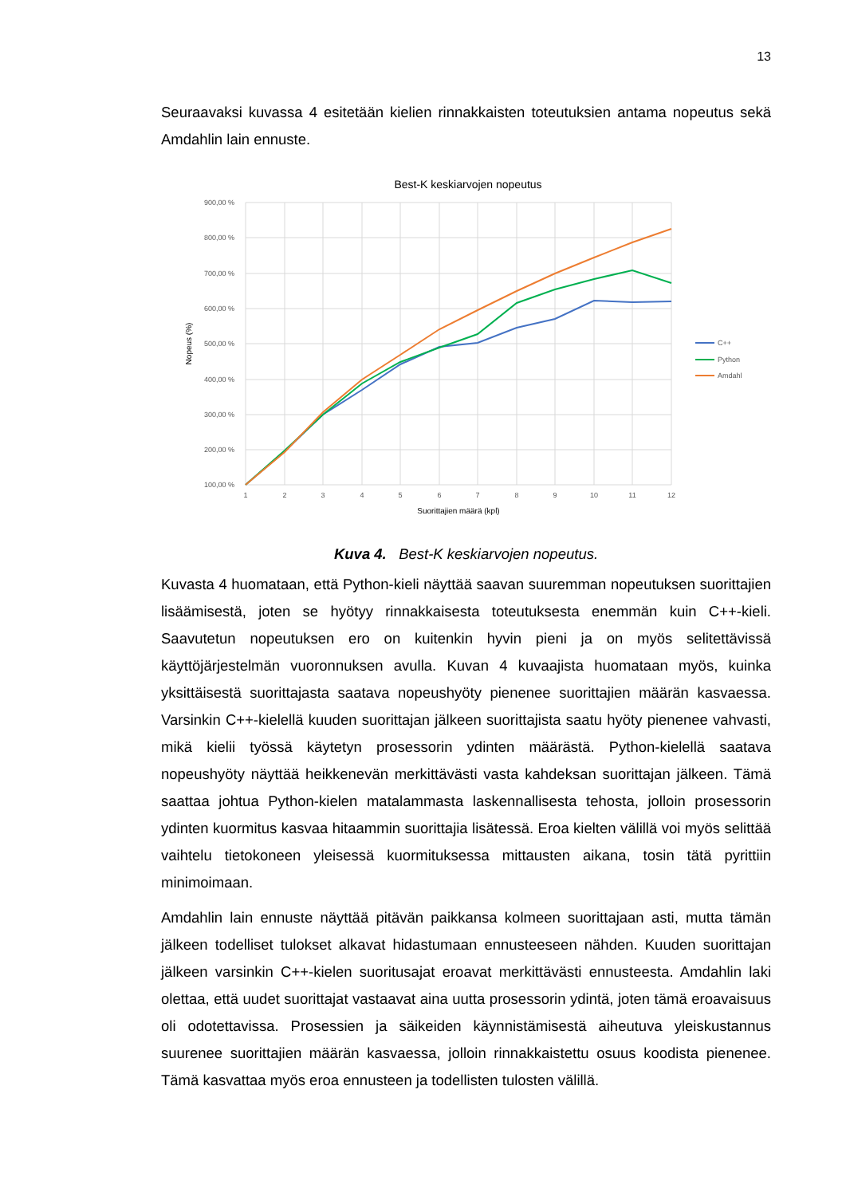13
Seuraavaksi kuvassa 4 esitetään kielien rinnakkaisten toteutuksien antama nopeutus sekä Amdahlin lain ennuste.
Best-K keskiarvojen nopeutus
900,00 %
800,00 %
700,00 %
600,00 %
500,00 %
400,00 %
300,00 %
200,00 %
100,00 %
1
2
3
4
5
6
7
8
9
10
11
12
Suorittajien määrä (kpl)
Nopeus (%)
C++
Python
Amdahl
Kuva 4. Best-K keskiarvojen nopeutus.
Kuvasta 4 huomataan, että Python-kieli näyttää saavan suuremman nopeutuksen suorittajien lisäämisestä, joten se hyötyy rinnakkaisesta toteutuksesta enemmän kuin C++-kieli. Saavutetun nopeutuksen ero on kuitenkin hyvin pieni ja on myös selitettävissä käyttöjärjestelmän vuoronnuksen avulla. Kuvan 4 kuvaajista huomataan myös, kuinka yksittäisestä suorittajasta saatava nopeushyöty pienenee suorittajien määrän kasvaessa. Varsinkin C++-kielellä kuuden suorittajan jälkeen suorittajista saatu hyöty pienenee vahvasti, mikä kielii työssä käytetyn prosessorin ydinten määrästä. Python-kielellä saatava nopeushyöty näyttää heikkenevän merkittävästi vasta kahdeksan suorittajan jälkeen. Tämä saattaa johtua Python-kielen matalammasta laskennallisesta tehosta, jolloin prosessorin ydinten kuormitus kasvaa hitaammin suorittajia lisätessä. Eroa kielten välillä voi myös selittää vaihtelu tietokoneen yleisessä kuormituksessa mittausten aikana, tosin tätä pyrittiin minimoimaan.
Amdahlin lain ennuste näyttää pitävän paikkansa kolmeen suorittajaan asti, mutta tämän jälkeen todelliset tulokset alkavat hidastumaan ennusteeseen nähden. Kuuden suorittajan jälkeen varsinkin C++-kielen suoritusajat eroavat merkittävästi ennusteesta. Amdahlin laki olettaa, että uudet suorittajat vastaavat aina uutta prosessorin ydintä, joten tämä eroavaisuus oli odotettavissa. Prosessien ja säikeiden käynnistämisestä aiheutuva yleiskustannus suurenee suorittajien määrän kasvaessa, jolloin rinnakkaistettu osuus koodista pienenee. Tämä kasvattaa myös eroa ennusteen ja todellisten tulosten välillä.